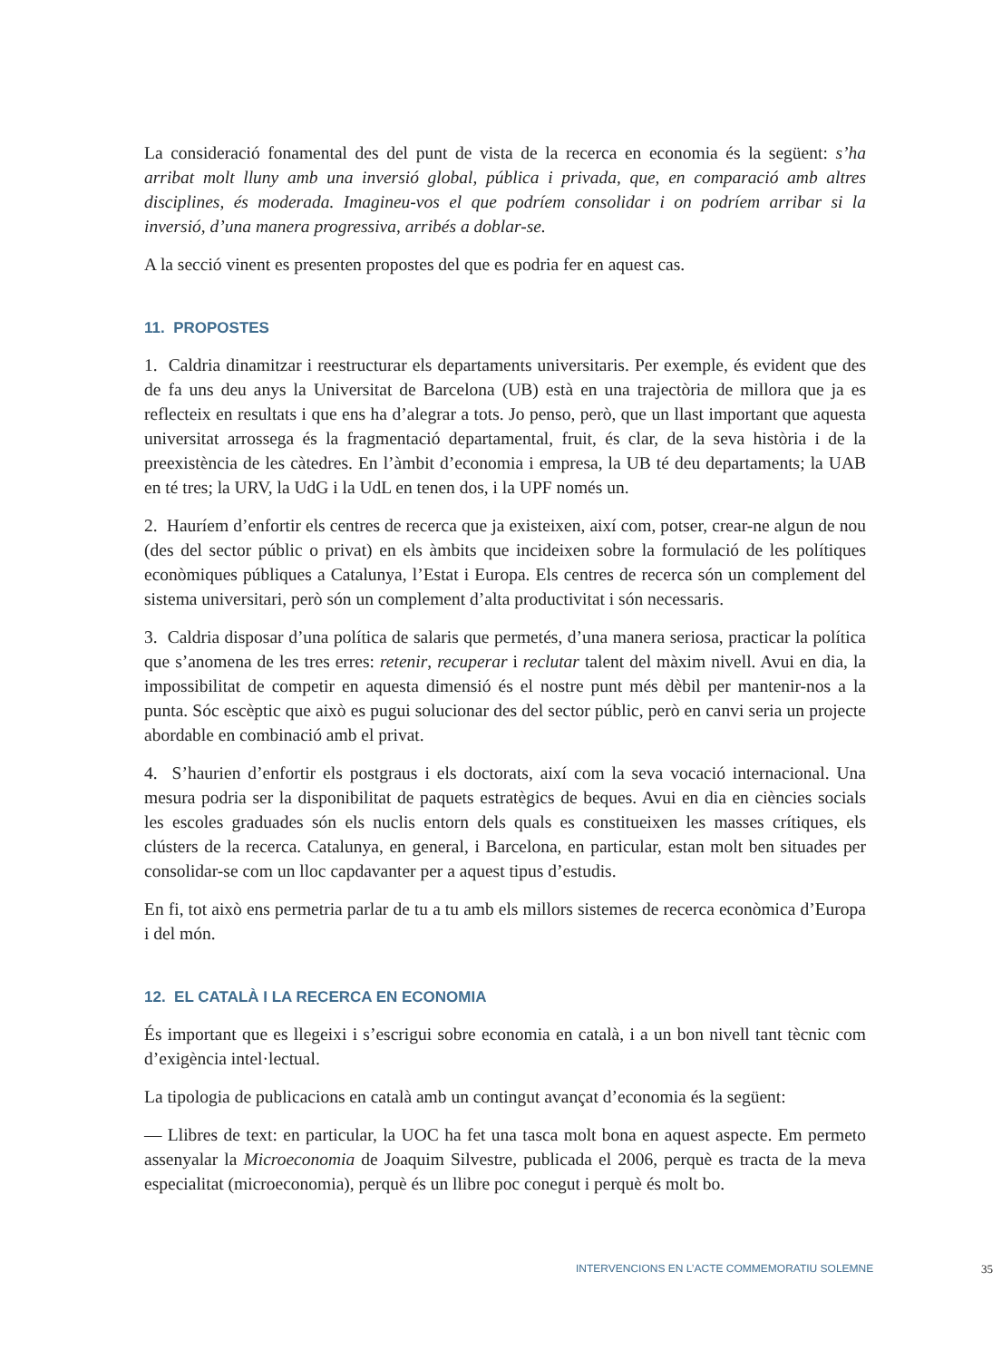La consideració fonamental des del punt de vista de la recerca en economia és la següent: s’ha arribat molt lluny amb una inversió global, pública i privada, que, en comparació amb altres disciplines, és moderada. Imagineu-vos el que podríem consolidar i on podríem arribar si la inversió, d’una manera progressiva, arribés a doblar-se.
A la secció vinent es presenten propostes del que es podria fer en aquest cas.
11. PROPOSTES
1. Caldria dinamitzar i reestructurar els departaments universitaris. Per exemple, és evident que des de fa uns deu anys la Universitat de Barcelona (UB) està en una trajectòria de millora que ja es reflecteix en resultats i que ens ha d’alegrar a tots. Jo penso, però, que un llast important que aquesta universitat arrossega és la fragmentació departamental, fruit, és clar, de la seva història i de la preexistència de les càtedres. En l’àmbit d’economia i empresa, la UB té deu departaments; la UAB en té tres; la URV, la UdG i la UdL en tenen dos, i la UPF només un.
2. Hauríem d’enfortir els centres de recerca que ja existeixen, així com, potser, crear-ne algun de nou (des del sector públic o privat) en els àmbits que incideixen sobre la formulació de les polítiques econòmiques públiques a Catalunya, l’Estat i Europa. Els centres de recerca són un complement del sistema universitari, però són un complement d’alta productivitat i són necessaris.
3. Caldria disposar d’una política de salaris que permetés, d’una manera seriosa, practicar la política que s’anomena de les tres erres: retenir, recuperar i reclutar talent del màxim nivell. Avui en dia, la impossibilitat de competir en aquesta dimensió és el nostre punt més dèbil per mantenir-nos a la punta. Sóc escèptic que això es pugui solucionar des del sector públic, però en canvi seria un projecte abordable en combinació amb el privat.
4. S’haurien d’enfortir els postgraus i els doctorats, així com la seva vocació internacional. Una mesura podria ser la disponibilitat de paquets estratègics de beques. Avui en dia en ciències socials les escoles graduades són els nuclis entorn dels quals es constitueixen les masses crítiques, els clústers de la recerca. Catalunya, en general, i Barcelona, en particular, estan molt ben situades per consolidar-se com un lloc capdavanter per a aquest tipus d’estudis.
En fi, tot això ens permetria parlar de tu a tu amb els millors sistemes de recerca econòmica d’Europa i del món.
12. EL CATALÀ I LA RECERCA EN ECONOMIA
És important que es llegeixi i s’escrigui sobre economia en català, i a un bon nivell tant tècnic com d’exigència intel·lectual.
La tipologia de publicacions en català amb un contingut avançat d’economia és la següent:
— Llibres de text: en particular, la UOC ha fet una tasca molt bona en aquest aspecte. Em permeto assenyalar la Microeconomia de Joaquim Silvestre, publicada el 2006, perquè es tracta de la meva especialitat (microeconomia), perquè és un llibre poc conegut i perquè és molt bo.
INTERVENCIONS EN L’ACTE COMMEMORATIU SOLEMNE 35